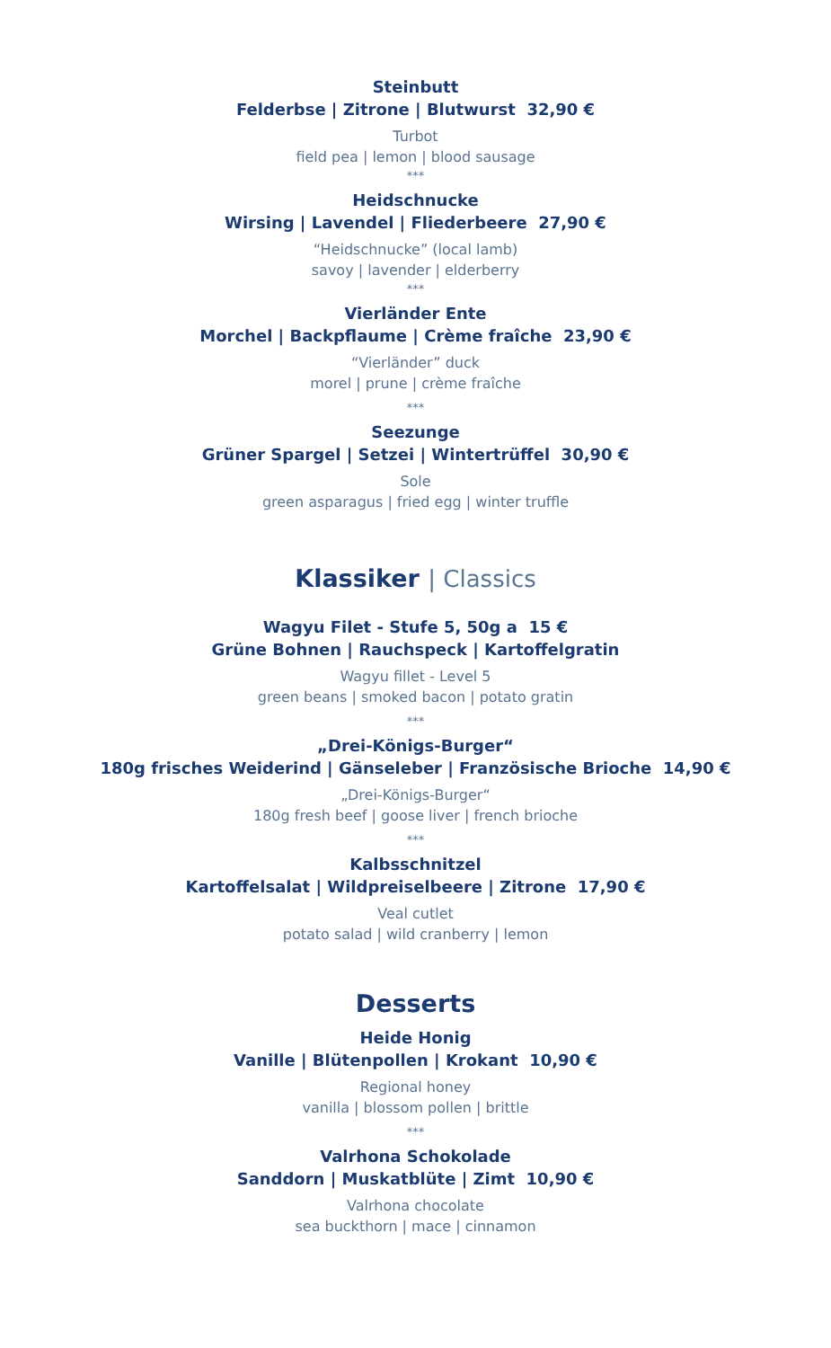Steinbutt
Felderbse | Zitrone | Blutwurst 32,90 €
Turbot
field pea | lemon | blood sausage
***
Heidschnucke
Wirsing | Lavendel | Fliederbeere 27,90 €
“Heidschnucke” (local lamb)
savoy | lavender | elderberry
***
Vierländer Ente
Morchel | Backpflaume | Crème fraîche 23,90 €
“Vierländer” duck
morel | prune | crème fraîche
***
Seezunge
Grüner Spargel | Setzei | Wintertrüffel 30,90 €
Sole
green asparagus | fried egg | winter truffle
Klassiker | Classics
Wagyu Filet - Stufe 5, 50g a 15 €
Grüne Bohnen | Rauchspeck | Kartoffelgratin
Wagyu fillet - Level 5
green beans | smoked bacon | potato gratin
***
„Drei-Königs-Burger“
180g frisches Weiderind | Gänseleber | Französische Brioche 14,90 €
„Drei-Königs-Burger“
180g fresh beef | goose liver | french brioche
***
Kalbsschnitzel
Kartoffelsalat | Wildpreiselbeere | Zitrone 17,90 €
Veal cutlet
potato salad | wild cranberry | lemon
Desserts
Heide Honig
Vanille | Blütenpollen | Krokant 10,90 €
Regional honey
vanilla | blossom pollen | brittle
***
Valrhona Schokolade
Sanddorn | Muskatblüte | Zimt 10,90 €
Valrhona chocolate
sea buckthorn | mace | cinnamon